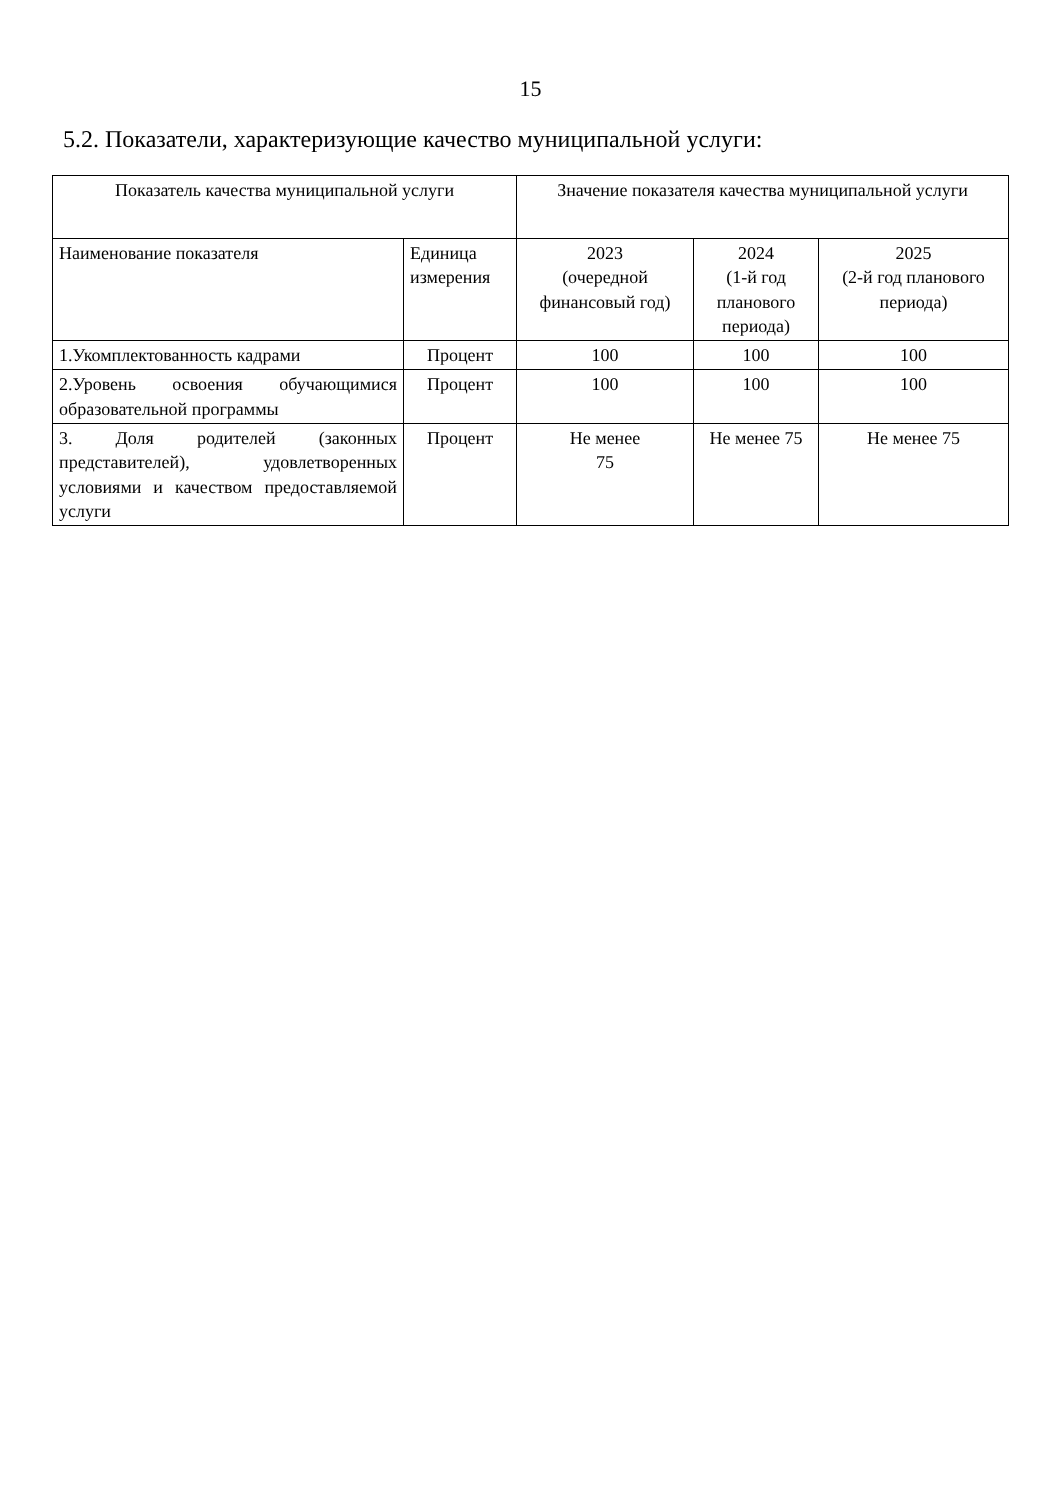15
5.2. Показатели, характеризующие качество муниципальной услуги:
| Показатель качества муниципальной услуги | | Значение показателя качества муниципальной услуги | | |
| --- | --- | --- | --- | --- |
| Наименование показателя | Единица измерения | 2023 (очередной финансовый год) | 2024 (1-й год планового периода) | 2025 (2-й год планового периода) |
| 1.Укомплектованность кадрами | Процент | 100 | 100 | 100 |
| 2.Уровень освоения обучающимися образовательной программы | Процент | 100 | 100 | 100 |
| 3. Доля родителей (законных представителей), удовлетворенных условиями и качеством предоставляемой услуги | Процент | Не менее 75 | Не менее 75 | Не менее 75 |